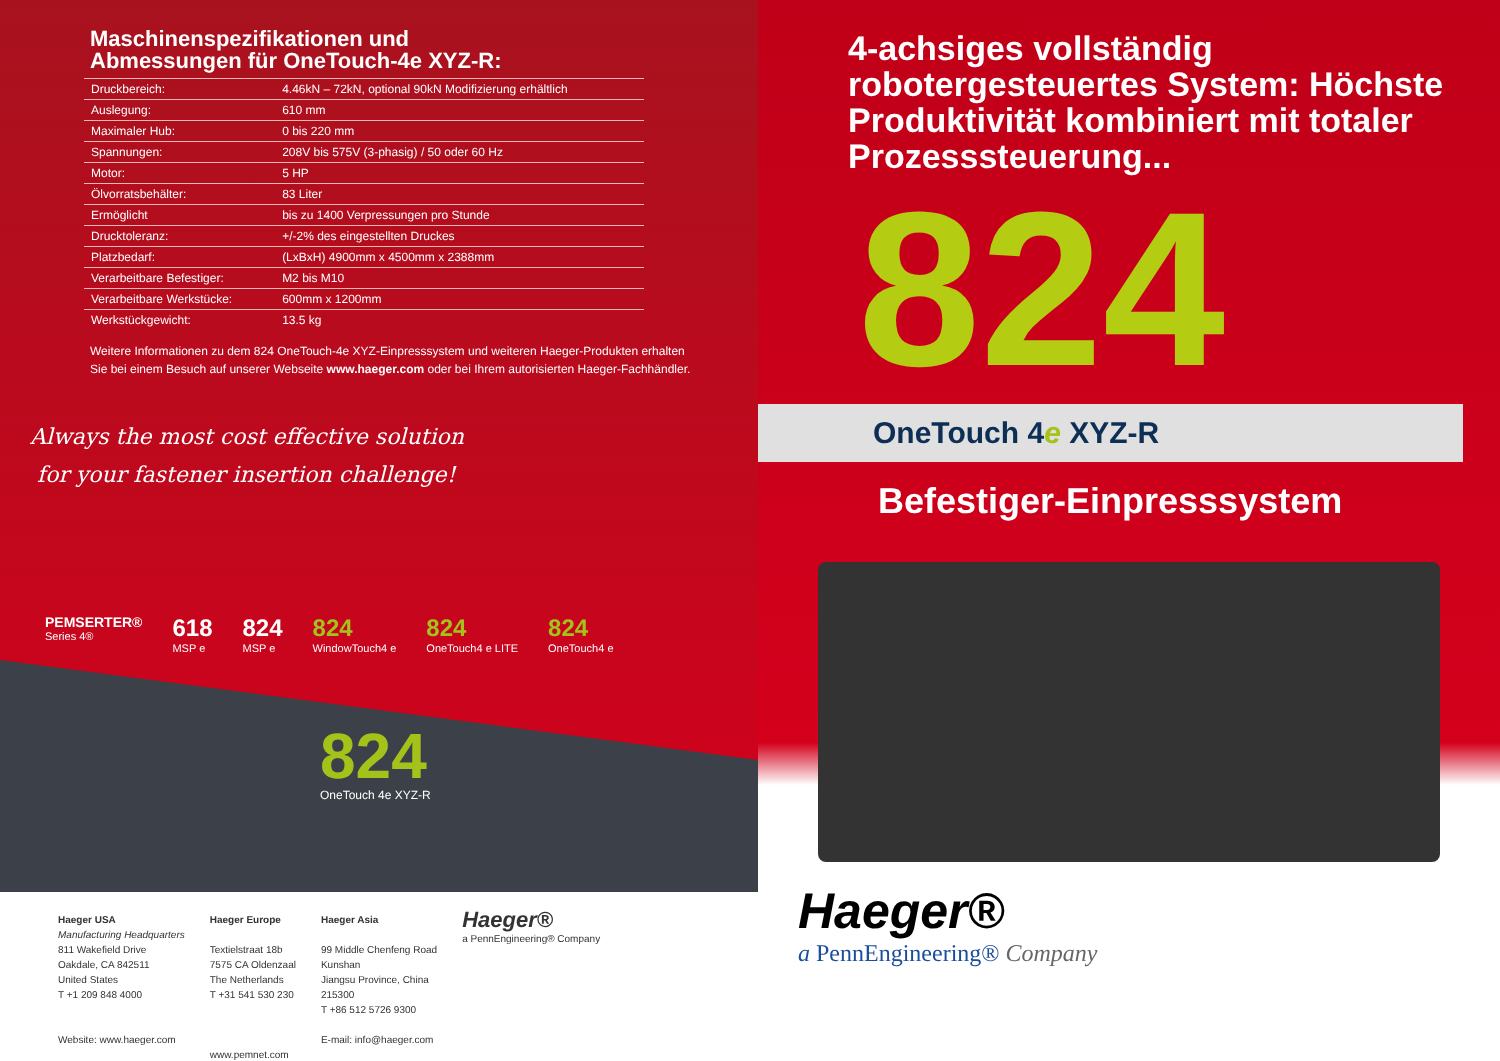Maschinenspezifikationen und
Abmessungen für OneTouch-4e XYZ-R:
| Druckbereich: | 4.46kN – 72kN, optional 90kN Modifizierung erhältlich |
| Auslegung: | 610 mm |
| Maximaler Hub: | 0 bis 220 mm |
| Spannungen: | 208V bis 575V (3-phasig) / 50 oder 60 Hz |
| Motor: | 5 HP |
| Ölvorratsbehälter: | 83 Liter |
| Ermöglicht | bis zu 1400 Verpressungen pro Stunde |
| Drucktoleranz: | +/-2% des eingestellten Druckes |
| Platzbedarf: | (LxBxH) 4900mm x 4500mm x 2388mm |
| Verarbeitbare Befestiger: | M2 bis M10 |
| Verarbeitbare Werkstücke: | 600mm x 1200mm |
| Werkstückgewicht: | 13.5 kg |
Weitere Informationen zu dem 824 OneTouch-4e XYZ-Einpresssystem und weiteren Haeger-Produkten erhalten Sie bei einem Besuch auf unserer Webseite www.haeger.com oder bei Ihrem autorisierten Haeger-Fachhändler.
Always the most cost effective solution
for your fastener insertion challenge!
PEMSERTER®
Series 4®
618
MSP e
824
MSP e
824
WindowTouch4 e
824
OneTouch4 e LITE
824
OneTouch4 e
824
OneTouch 4e XYZ-R
Haeger USA
Manufacturing Headquarters
811 Wakefield Drive
Oakdale, CA 842511
United States
T +1 209 848 4000
Website: www.haeger.com
Haeger Europe
Textielstraat 18b
7575 CA Oldenzaal
The Netherlands
T +31 541 530 230
www.pemnet.com
Haeger Asia
99 Middle Chenfeng Road
Kunshan
Jiangsu Province, China
215300
T +86 512 5726 9300
E-mail: info@haeger.com
Haeger®
a PennEngineering® Company
4-achsiges vollständig robotergesteuertes System: Höchste Produktivität kombiniert mit totaler Prozesssteuerung...
824
OneTouch 4e XYZ-R
Befestiger-Einpresssystem
Haeger®
a PennEngineering® Company